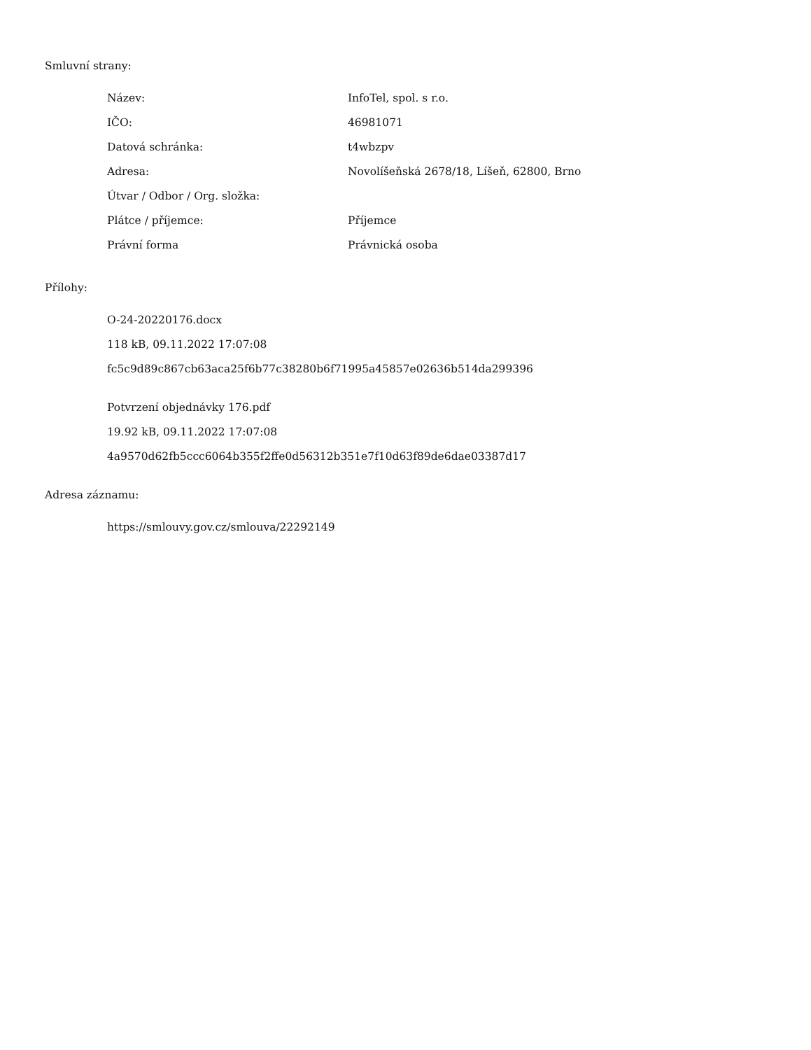Smluvní strany:
| Název: | InfoTel, spol. s r.o. |
| IČO: | 46981071 |
| Datová schránka: | t4wbzpv |
| Adresa: | Novolíšeňská 2678/18, Líšeň, 62800, Brno |
| Útvar / Odbor / Org. složka: | |
| Plátce / příjemce: | Příjemce |
| Právní forma | Právnická osoba |
Přílohy:
O-24-20220176.docx
118 kB, 09.11.2022 17:07:08
fc5c9d89c867cb63aca25f6b77c38280b6f71995a45857e02636b514da299396
Potvrzení objednávky 176.pdf
19.92 kB, 09.11.2022 17:07:08
4a9570d62fb5ccc6064b355f2ffe0d56312b351e7f10d63f89de6dae03387d17
Adresa záznamu:
https://smlouvy.gov.cz/smlouva/22292149